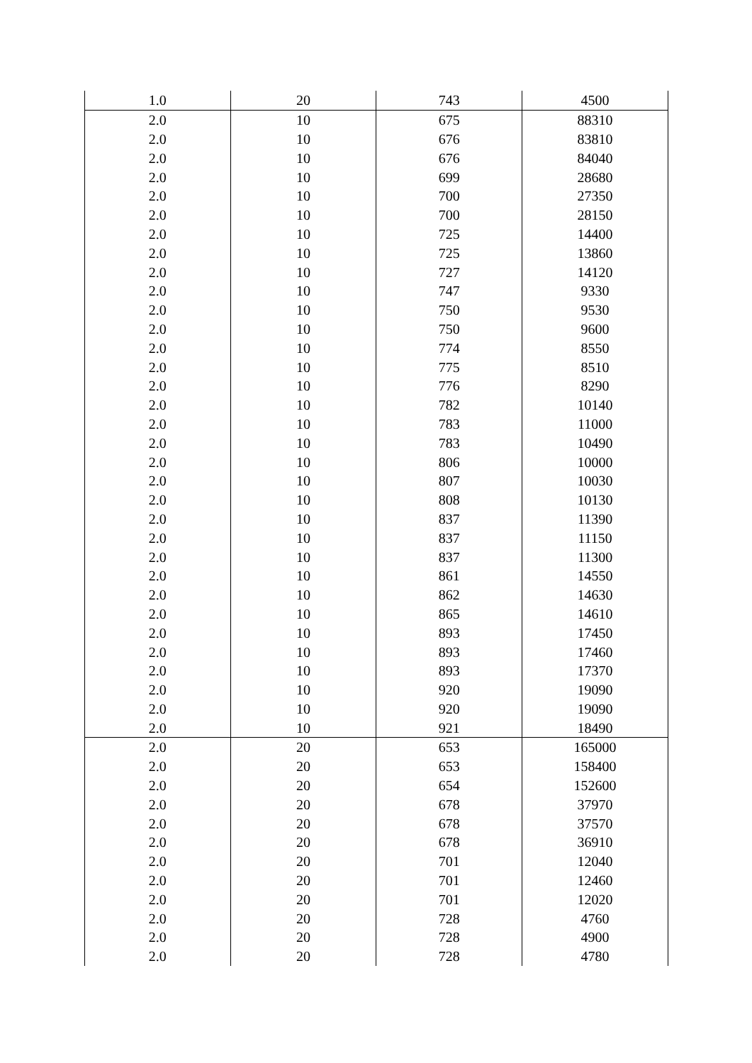| 1.0 | 20 | 743 | 4500 |
| 2.0 | 10 | 675 | 88310 |
| 2.0 | 10 | 676 | 83810 |
| 2.0 | 10 | 676 | 84040 |
| 2.0 | 10 | 699 | 28680 |
| 2.0 | 10 | 700 | 27350 |
| 2.0 | 10 | 700 | 28150 |
| 2.0 | 10 | 725 | 14400 |
| 2.0 | 10 | 725 | 13860 |
| 2.0 | 10 | 727 | 14120 |
| 2.0 | 10 | 747 | 9330 |
| 2.0 | 10 | 750 | 9530 |
| 2.0 | 10 | 750 | 9600 |
| 2.0 | 10 | 774 | 8550 |
| 2.0 | 10 | 775 | 8510 |
| 2.0 | 10 | 776 | 8290 |
| 2.0 | 10 | 782 | 10140 |
| 2.0 | 10 | 783 | 11000 |
| 2.0 | 10 | 783 | 10490 |
| 2.0 | 10 | 806 | 10000 |
| 2.0 | 10 | 807 | 10030 |
| 2.0 | 10 | 808 | 10130 |
| 2.0 | 10 | 837 | 11390 |
| 2.0 | 10 | 837 | 11150 |
| 2.0 | 10 | 837 | 11300 |
| 2.0 | 10 | 861 | 14550 |
| 2.0 | 10 | 862 | 14630 |
| 2.0 | 10 | 865 | 14610 |
| 2.0 | 10 | 893 | 17450 |
| 2.0 | 10 | 893 | 17460 |
| 2.0 | 10 | 893 | 17370 |
| 2.0 | 10 | 920 | 19090 |
| 2.0 | 10 | 920 | 19090 |
| 2.0 | 10 | 921 | 18490 |
| 2.0 | 20 | 653 | 165000 |
| 2.0 | 20 | 653 | 158400 |
| 2.0 | 20 | 654 | 152600 |
| 2.0 | 20 | 678 | 37970 |
| 2.0 | 20 | 678 | 37570 |
| 2.0 | 20 | 678 | 36910 |
| 2.0 | 20 | 701 | 12040 |
| 2.0 | 20 | 701 | 12460 |
| 2.0 | 20 | 701 | 12020 |
| 2.0 | 20 | 728 | 4760 |
| 2.0 | 20 | 728 | 4900 |
| 2.0 | 20 | 728 | 4780 |